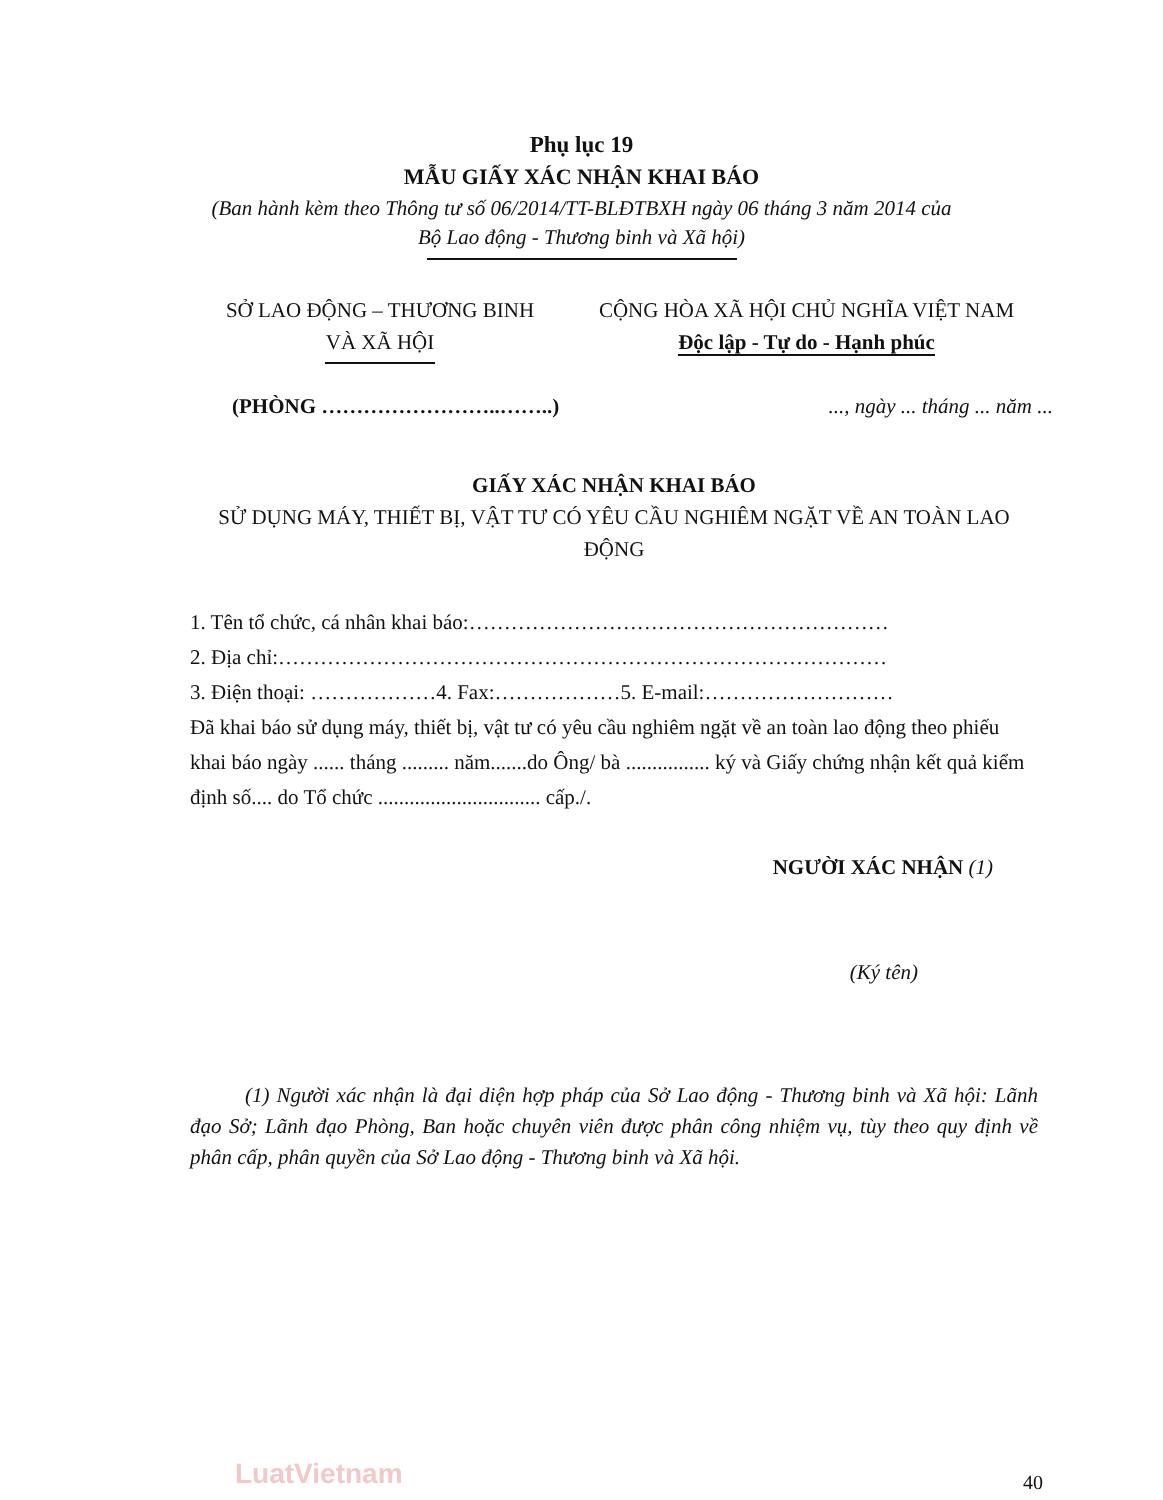Phụ lục 19
MẪU GIẤY XÁC NHẬN KHAI BÁO
(Ban hành kèm theo Thông tư số 06/2014/TT-BLĐTBXH ngày 06 tháng 3 năm 2014 của Bộ Lao động - Thương binh và Xã hội)
SỞ LAO ĐỘNG – THƯƠNG BINH
VÀ XÃ HỘI
CỘNG HÒA XÃ HỘI CHỦ NGHĨA VIỆT NAM
Độc lập - Tự do - Hạnh phúc
(PHÒNG ……………………..……..)..., ngày ... tháng ... năm ...
GIẤY XÁC NHẬN KHAI BÁO
SỬ DỤNG MÁY, THIẾT BỊ, VẬT TƯ CÓ YÊU CẦU NGHIÊM NGẶT VỀ AN TOÀN LAO ĐỘNG
1. Tên tổ chức, cá nhân khai báo:……………………………………………………
2. Địa chỉ:……………………………………………………………………………
3. Điện thoại: ………………4. Fax:………………5. E-mail:………………………
Đã khai báo sử dụng máy, thiết bị, vật tư có yêu cầu nghiêm ngặt về an toàn lao động theo phiếu khai báo ngày ...... tháng ......... năm.......do Ông/ bà ................ ký và Giấy chứng nhận kết quả kiểm định số.... do Tổ chức ............................... cấp./.
NGƯỜI XÁC NHẬN (1)
(Ký tên)
(1) Người xác nhận là đại diện hợp pháp của Sở Lao động - Thương binh và Xã hội: Lãnh đạo Sở; Lãnh đạo Phòng, Ban hoặc chuyên viên được phân công nhiệm vụ, tùy theo quy định về phân cấp, phân quyền của Sở Lao động - Thương binh và Xã hội.
LuatVietnam 40